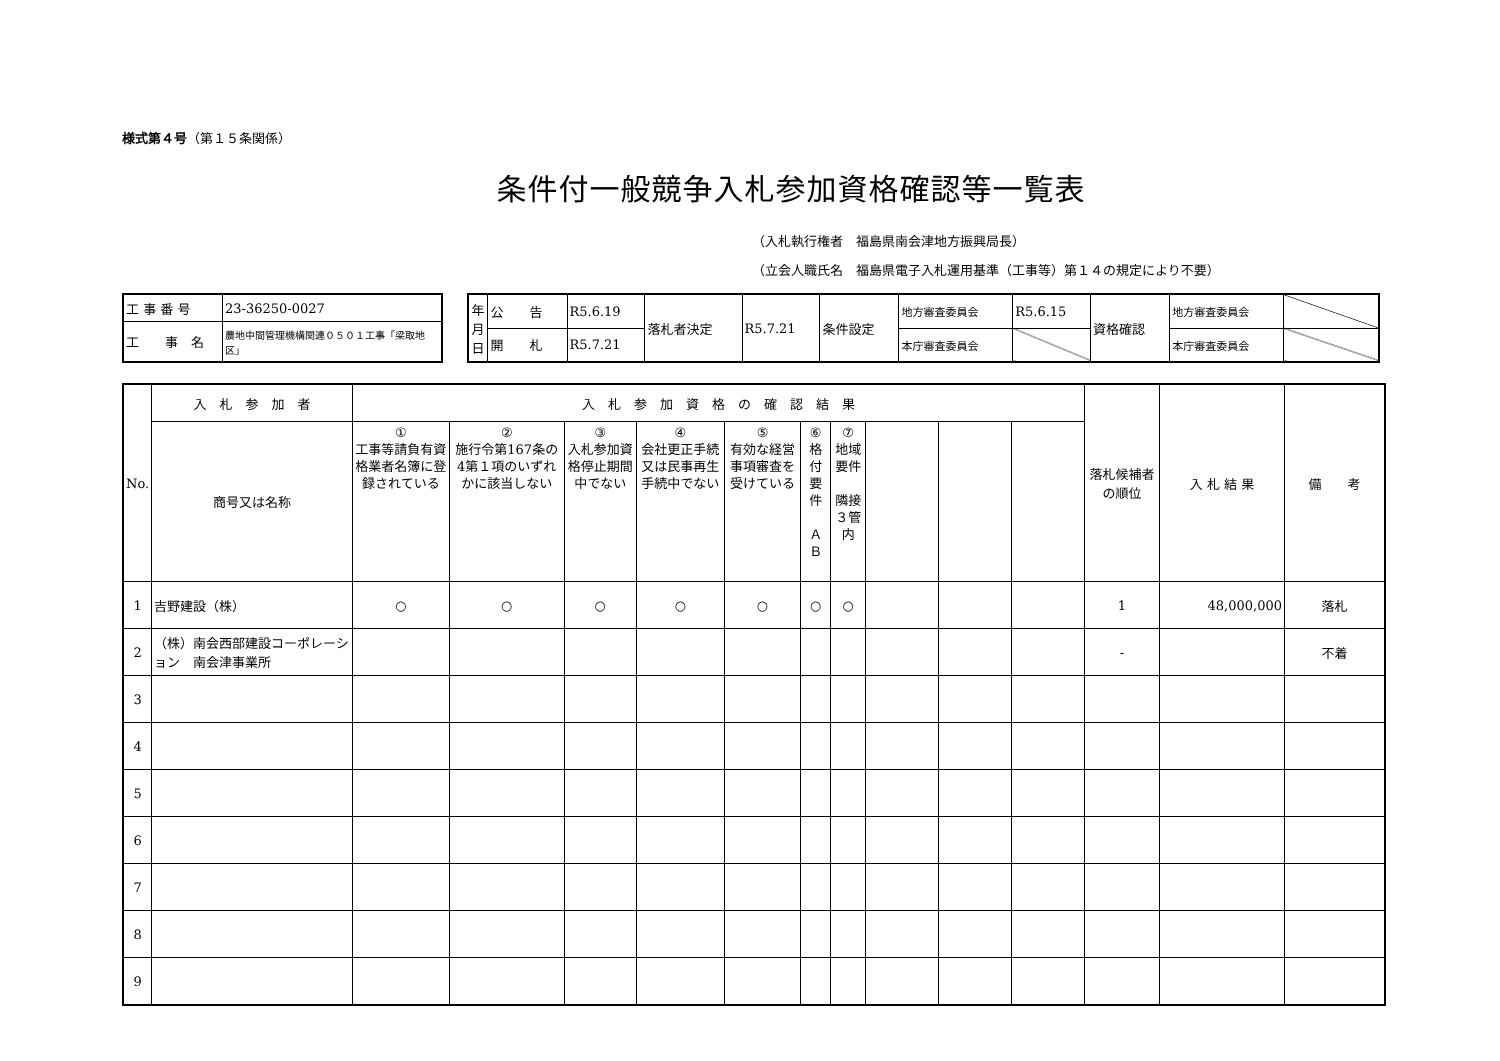様式第４号（第１５条関係）
条件付一般競争入札参加資格確認等一覧表
（入札執行権者　福島県南会津地方振興局長）
（立会人職氏名　福島県電子入札運用基準（工事等）第１４の規定により不要）
| 工 事 番 号 | 23-36250-0027 |
| 工 事 名 | 農地中間管理機構関連０５０１工事「梁取地区」 |
| 年月日 | 公 告 | R5.6.19 | 落札者決定 | R5.7.21 | 条件設定 | 地方審査委員会 | R5.6.15 | 資格確認 | 地方審査委員会 | |
| | 開 札 | R5.7.21 | | | | 本庁審査委員会 | | | 本庁審査委員会 | |
| No. | 入 札 参 加 者 | 入 札 参 加 資 格 の 確 認 結 果 | | | | | | | | | | 落札候補者の順位 | 入 札 結 果 | 備 考 |
| --- | --- | --- | --- | --- | --- | --- | --- | --- | --- | --- | --- | --- | --- | --- |
| | 商号又は名称 | ① 工事等請負有資格業者名簿に登録されている | ② 施行令第167条の4第１項のいずれかに該当しない | ③ 入札参加資格停止期間中でない | ④ 会社更正手続又は民事再生手続中でない | ⑤ 有効な経営事項審査を受けている | ⑥ 格付要件 ＡＢ | ⑦ 地域要件 隣接３管内 | | | | | | |
| 1 | 吉野建設（株） | ○ | ○ | ○ | ○ | ○ | ○ | ○ | | | | 1 | 48,000,000 | 落札 |
| 2 | （株）南会西部建設コーポレーション 南会津事業所 | | | | | | | | | | | - | | 不着 |
| 3 | | | | | | | | | | | | | | |
| 4 | | | | | | | | | | | | | | |
| 5 | | | | | | | | | | | | | | |
| 6 | | | | | | | | | | | | | | |
| 7 | | | | | | | | | | | | | | |
| 8 | | | | | | | | | | | | | | |
| 9 | | | | | | | | | | | | | | |